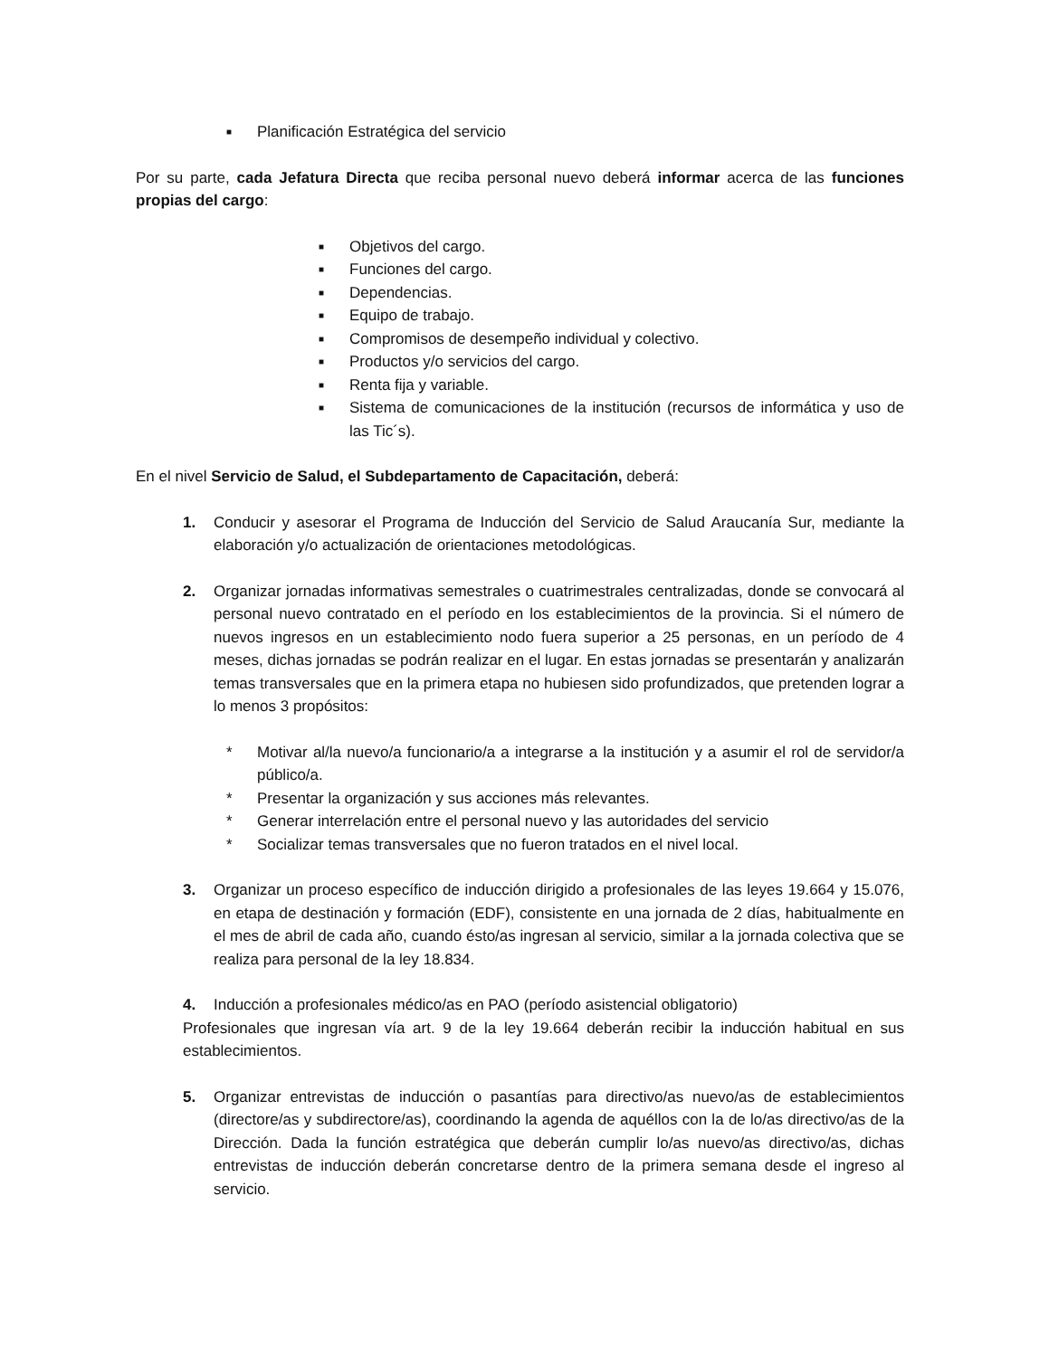■ Planificación Estratégica del servicio
Por su parte, cada Jefatura Directa que reciba personal nuevo deberá informar acerca de las funciones propias del cargo:
■ Objetivos del cargo.
■ Funciones del cargo.
■ Dependencias.
■ Equipo de trabajo.
■ Compromisos de desempeño individual y colectivo.
■ Productos y/o servicios del cargo.
■ Renta fija y variable.
■ Sistema de comunicaciones de la institución (recursos de informática y uso de las Tic´s).
En el nivel Servicio de Salud, el Subdepartamento de Capacitación, deberá:
1. Conducir y asesorar el Programa de Inducción del Servicio de Salud Araucanía Sur, mediante la elaboración y/o actualización de orientaciones metodológicas.
2. Organizar jornadas informativas semestrales o cuatrimestrales centralizadas, donde se convocará al personal nuevo contratado en el período en los establecimientos de la provincia. Si el número de nuevos ingresos en un establecimiento nodo fuera superior a 25 personas, en un período de 4 meses, dichas jornadas se podrán realizar en el lugar. En estas jornadas se presentarán y analizarán temas transversales que en la primera etapa no hubiesen sido profundizados, que pretenden lograr a lo menos 3 propósitos:
* Motivar al/la nuevo/a funcionario/a a integrarse a la institución y a asumir el rol de servidor/a público/a.
* Presentar la organización y sus acciones más relevantes.
* Generar interrelación entre el personal nuevo y las autoridades del servicio
* Socializar temas transversales que no fueron tratados en el nivel local.
3. Organizar un proceso específico de inducción dirigido a profesionales de las leyes 19.664 y 15.076, en etapa de destinación y formación (EDF), consistente en una jornada de 2 días, habitualmente en el mes de abril de cada año, cuando ésto/as ingresan al servicio, similar a la jornada colectiva que se realiza para personal de la ley 18.834.
4. Inducción a profesionales médico/as en PAO (período asistencial obligatorio)
Profesionales que ingresan vía art. 9 de la ley 19.664 deberán recibir la inducción habitual en sus establecimientos.
5. Organizar entrevistas de inducción o pasantías para directivo/as nuevo/as de establecimientos (directore/as y subdirectore/as), coordinando la agenda de aquéllos con la de lo/as directivo/as de la Dirección. Dada la función estratégica que deberán cumplir lo/as nuevo/as directivo/as, dichas entrevistas de inducción deberán concretarse dentro de la primera semana desde el ingreso al servicio.